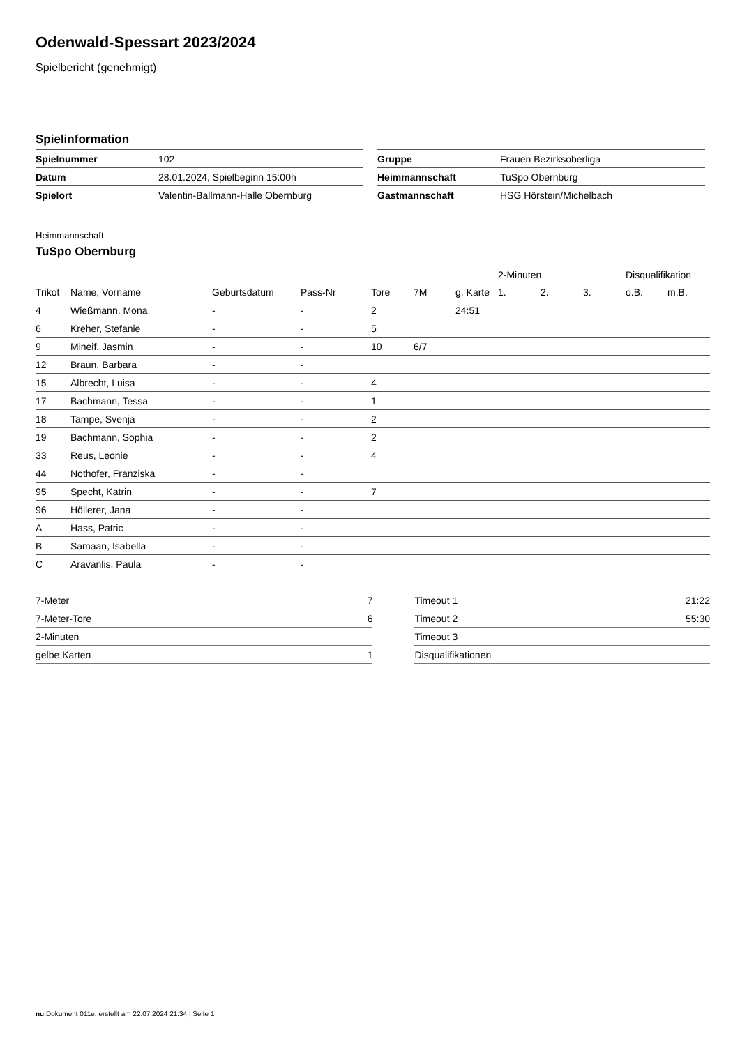Odenwald-Spessart 2023/2024
Spielbericht (genehmigt)
Spielinformation
| Spielnummer | 102 |
| Datum | 28.01.2024, Spielbeginn 15:00h |
| Spielort | Valentin-Ballmann-Halle Obernburg |
| Gruppe | Frauen Bezirksoberliga |
| Heimmannschaft | TuSpo Obernburg |
| Gastmannschaft | HSG Hörstein/Michelbach |
Heimmannschaft
TuSpo Obernburg
| | | | | | | | 2-Minuten | | | Disqualifikation | |
| --- | --- | --- | --- | --- | --- | --- | --- | --- | --- | --- | --- |
| Trikot | Name, Vorname | Geburtsdatum | Pass-Nr | Tore | 7M | g. Karte | 1. | 2. | 3. | o.B. | m.B. |
| 4 | Wießmann, Mona | - | - | 2 | | 24:51 | | | | | |
| 6 | Kreher, Stefanie | - | - | 5 | | | | | | | |
| 9 | Mineif, Jasmin | - | - | 10 | 6/7 | | | | | | |
| 12 | Braun, Barbara | - | - | | | | | | | | |
| 15 | Albrecht, Luisa | - | - | 4 | | | | | | | |
| 17 | Bachmann, Tessa | - | - | 1 | | | | | | | |
| 18 | Tampe, Svenja | - | - | 2 | | | | | | | |
| 19 | Bachmann, Sophia | - | - | 2 | | | | | | | |
| 33 | Reus, Leonie | - | - | 4 | | | | | | | |
| 44 | Nothofer, Franziska | - | - | | | | | | | | |
| 95 | Specht, Katrin | - | - | 7 | | | | | | | |
| 96 | Höllerer, Jana | - | - | | | | | | | | |
| A | Hass, Patric | - | - | | | | | | | | |
| B | Samaan, Isabella | - | - | | | | | | | | |
| C | Aravanlis, Paula | - | - | | | | | | | | |
| 7-Meter | 7 |
| 7-Meter-Tore | 6 |
| 2-Minuten | |
| gelbe Karten | 1 |
| Timeout 1 | 21:22 |
| Timeout 2 | 55:30 |
| Timeout 3 | |
| Disqualifikationen | |
nu.Dokument 011e, erstellt am 22.07.2024 21:34 | Seite 1